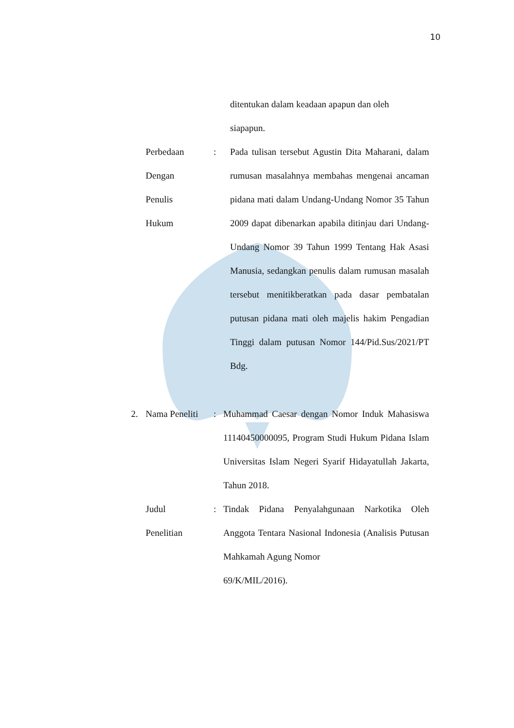10
ditentukan dalam keadaan apapun dan oleh
siapapun.
Perbedaan
Dengan
Penulis
Hukum: Pada tulisan tersebut Agustin Dita Maharani, dalam rumusan masalahnya membahas mengenai ancaman pidana mati dalam Undang-Undang Nomor 35 Tahun 2009 dapat dibenarkan apabila ditinjau dari Undang-Undang Nomor 39 Tahun 1999 Tentang Hak Asasi Manusia, sedangkan penulis dalam rumusan masalah tersebut menitikberatkan pada dasar pembatalan putusan pidana mati oleh majelis hakim Pengadian Tinggi dalam putusan Nomor 144/Pid.Sus/2021/PT Bdg.
2. Nama Peneliti: Muhammad Caesar dengan Nomor Induk Mahasiswa 11140450000095, Program Studi Hukum Pidana Islam Universitas Islam Negeri Syarif Hidayatullah Jakarta, Tahun 2018.
Judul
Penelitian: Tindak Pidana Penyalahgunaan Narkotika Oleh Anggota Tentara Nasional Indonesia (Analisis Putusan Mahkamah Agung Nomor
69/K/MIL/2016).